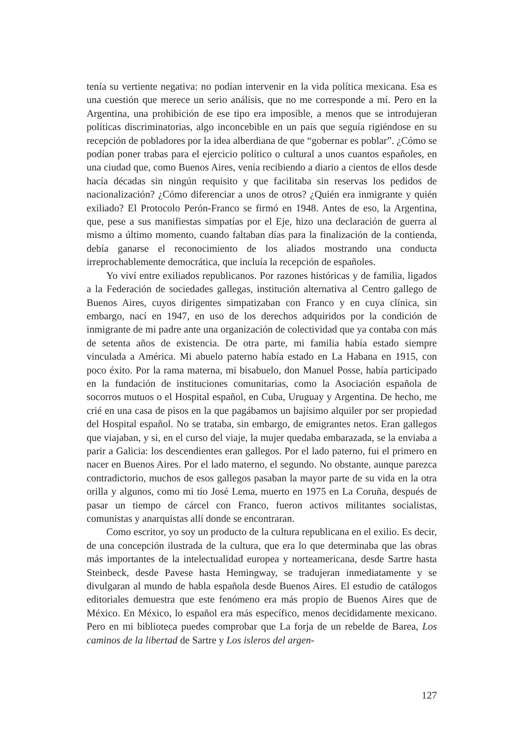tenía su vertiente negativa: no podían intervenir en la vida política mexicana. Esa es una cuestión que merece un serio análisis, que no me corresponde a mí. Pero en la Argentina, una prohibición de ese tipo era imposible, a menos que se introdujeran políticas discriminatorias, algo inconcebible en un país que seguía rigiéndose en su recepción de pobladores por la idea alberdiana de que “gobernar es poblar”. ¿Cómo se podían poner trabas para el ejercicio político o cultural a unos cuantos españoles, en una ciudad que, como Buenos Aires, venía recibiendo a diario a cientos de ellos desde hacía décadas sin ningún requisito y que facilitaba sin reservas los pedidos de nacionalización? ¿Cómo diferenciar a unos de otros? ¿Quién era inmigrante y quién exiliado? El Protocolo Perón-Franco se firmó en 1948. Antes de eso, la Argentina, que, pese a sus manifiestas simpatías por el Eje, hizo una declaración de guerra al mismo a último momento, cuando faltaban días para la finalización de la contienda, debía ganarse el reconocimiento de los aliados mostrando una conducta irreprochablemente democrática, que incluía la recepción de españoles.
Yo viví entre exiliados republicanos. Por razones históricas y de familia, ligados a la Federación de sociedades gallegas, institución alternativa al Centro gallego de Buenos Aires, cuyos dirigentes simpatizaban con Franco y en cuya clínica, sin embargo, nací en 1947, en uso de los derechos adquiridos por la condición de inmigrante de mi padre ante una organización de colectividad que ya contaba con más de setenta años de existencia. De otra parte, mi familia había estado siempre vinculada a América. Mi abuelo paterno había estado en La Habana en 1915, con poco éxito. Por la rama materna, mi bisabuelo, don Manuel Posse, había participado en la fundación de instituciones comunitarias, como la Asociación española de socorros mutuos o el Hospital español, en Cuba, Uruguay y Argentina. De hecho, me crié en una casa de pisos en la que pagábamos un bajísimo alquiler por ser propiedad del Hospital español. No se trataba, sin embargo, de emigrantes netos. Eran gallegos que viajaban, y si, en el curso del viaje, la mujer quedaba embarazada, se la enviaba a parir a Galicia: los descendientes eran gallegos. Por el lado paterno, fui el primero en nacer en Buenos Aires. Por el lado materno, el segundo. No obstante, aunque parezca contradictorio, muchos de esos gallegos pasaban la mayor parte de su vida en la otra orilla y algunos, como mi tío José Lema, muerto en 1975 en La Coruña, después de pasar un tiempo de cárcel con Franco, fueron activos militantes socialistas, comunistas y anarquistas allí donde se encontraran.
Como escritor, yo soy un producto de la cultura republicana en el exilio. Es decir, de una concepción ilustrada de la cultura, que era lo que determinaba que las obras más importantes de la intelectualidad europea y norteamericana, desde Sartre hasta Steinbeck, desde Pavese hasta Hemingway, se tradujeran inmediatamente y se divulgaran al mundo de habla española desde Buenos Aires. El estudio de catálogos editoriales demuestra que este fenómeno era más propio de Buenos Aires que de México. En México, lo español era más específico, menos decididamente mexicano. Pero en mi biblioteca puedes comprobar que La forja de un rebelde de Barea, Los caminos de la libertad de Sartre y Los isleros del argen-
127